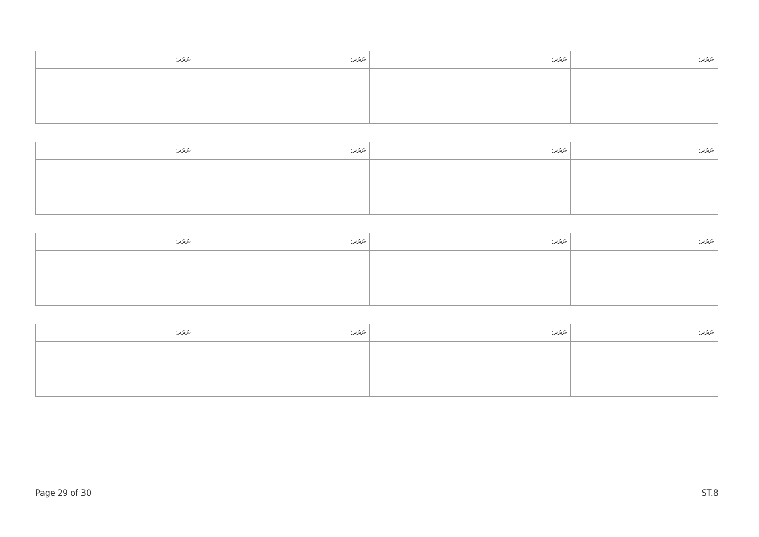| ނަރަދ: | ނަރަދ: | ނަރަދ: | ނަރަދ: |
| --- | --- | --- | --- |
| ނަރަދ: | ނަރަދ: | ނަރަދ: | ނަރަދ: |
| --- | --- | --- | --- |
| ނަރަދ: | ނަރަދ: | ނަރަދ: | ނަރަދ: |
| --- | --- | --- | --- |
| ނަރަދ: | ނަރަދ: | ނަރަދ: | ނަރަދ: |
| --- | --- | --- | --- |
Page 29 of 30 ST.8